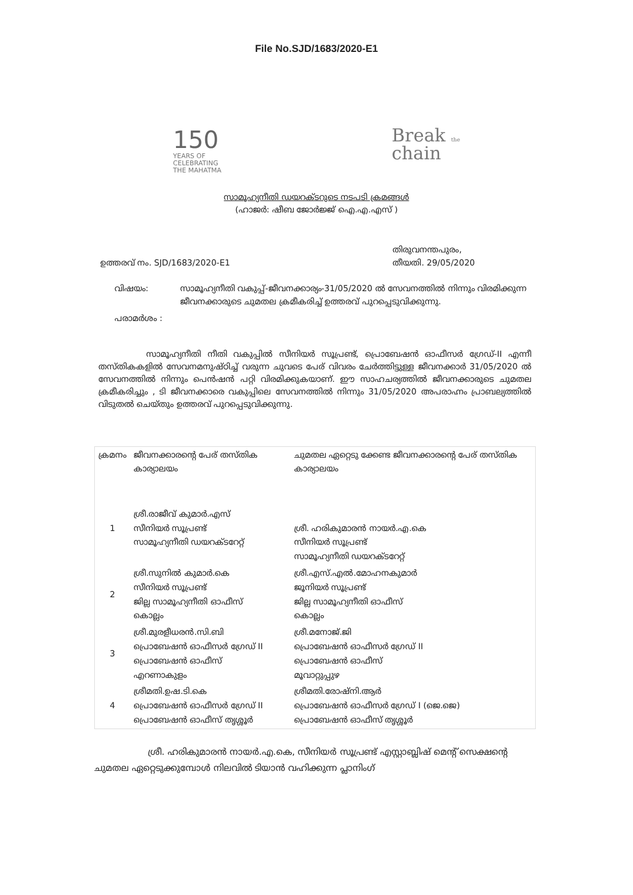File No.SJD/1683/2020-E1
150
YEARS OF
CELEBRATING
THE MAHATMA
Break the
chain
സാമൂഹ്യനീതി ഡയറക്ടറുടെ നടപടി ക്രമങ്ങൾ
(ഹാജർ: ഷീബ ജോർജ്ജ് ഐ.എ.എസ് )
ഉത്തരവ് നം. SJD/1683/2020-E1 തിരുവനന്തപുരം,
തീയതി. 29/05/2020
വിഷയം: സാമൂഹ്യനീതി വകുപ്പ്-ജീവനക്കാര്യം-31/05/2020 ൽ സേവനത്തിൽ നിന്നും വിരമിക്കുന്ന ജീവനക്കാരുടെ ചുമതല ക്രമീകരിച്ച് ഉത്തരവ് പുറപ്പെടുവിക്കുന്നു.
പരാമർശം :
സാമൂഹ്യനീതി നീതി വകുപ്പിൽ സീനിയർ സൂപ്രണ്ട്, പ്രൊബേഷൻ ഓഫീസർ ഗ്രേഡ്-II എന്നീ തസ്തികകളിൽ സേവനമനുഷ്ഠിച്ച് വരുന്ന ചുവടെ പേര് വിവരം ചേർത്തിട്ടുള്ള ജീവനക്കാർ 31/05/2020 ൽ സേവനത്തിൽ നിന്നും പെൻഷൻ പറ്റി വിരമിക്കുകയാണ്. ഈ സാഹചര്യത്തിൽ ജീവനക്കാരുടെ ചുമതല ക്രമീകരിച്ചും , ടി ജീവനക്കാരെ വകുപ്പിലെ സേവനത്തിൽ നിന്നും 31/05/2020 അപരാഹ്നം പ്രാബല്യത്തിൽ വിടുതൽ ചെയ്തും ഉത്തരവ് പുറപ്പെടുവിക്കുന്നു.
| ക്രമനം | ജീവനക്കാരന്റെ പേര് തസ്തിക കാര്യാലയം | ചുമതല ഏറ്റെടു ക്കേണ്ട ജീവനക്കാരന്റെ പേര് തസ്തിക കാര്യാലയം |
| --- | --- | --- |
| 1 | ശ്രീ.രാജീവ് കുമാർ.എസ് സീനിയർ സൂപ്രണ്ട് സാമൂഹ്യനീതി ഡയറക്ടറേറ്റ് | ശ്രീ. ഹരികുമാരൻ നായർ.എ.കെ സീനിയർ സൂപ്രണ്ട് സാമൂഹ്യനീതി ഡയറക്ടറേറ്റ് |
| 2 | ശ്രീ.സുനിൽ കുമാർ.കെ സീനിയർ സൂപ്രണ്ട് ജില്ല സാമൂഹ്യനീതി ഓഫീസ് കൊല്ലം | ശ്രീ.എസ്.എൽ.മോഹനകുമാർ ജൂനിയർ സൂപ്രണ്ട് ജില്ല സാമൂഹ്യനീതി ഓഫീസ് കൊല്ലം |
| 3 | ശ്രീ.മുരളീധരൻ.സി.ബി പ്രൊബേഷൻ ഓഫീസർ ഗ്രേഡ് II പ്രൊബേഷൻ ഓഫീസ് എറണാകുളം | ശ്രീ.മനോജ്.ജി പ്രൊബേഷൻ ഓഫീസർ ഗ്രേഡ് II പ്രൊബേഷൻ ഓഫീസ് മൂവാറ്റുപ്പുഴ |
| 4 | ശ്രീമതി.ഉഷ.ടി.കെ പ്രൊബേഷൻ ഓഫീസർ ഗ്രേഡ് II പ്രൊബേഷൻ ഓഫീസ് തൃശ്ശൂർ | ശ്രീമതി.രോഷ്നി.ആർ പ്രൊബേഷൻ ഓഫീസർ ഗ്രേഡ് I (ജെ.ജെ) പ്രൊബേഷൻ ഓഫീസ് തൃശ്ശൂർ |
ശ്രീ. ഹരികുമാരൻ നായർ.എ.കെ, സീനിയർ സൂപ്രണ്ട് എസ്റ്റാബ്ലിഷ് മെന്റ് സെക്ഷന്റെ ചുമതല ഏറ്റെടുക്കുമ്പോൾ നിലവിൽ ടിയാൻ വഹിക്കുന്ന പ്ലാനിംഗ്